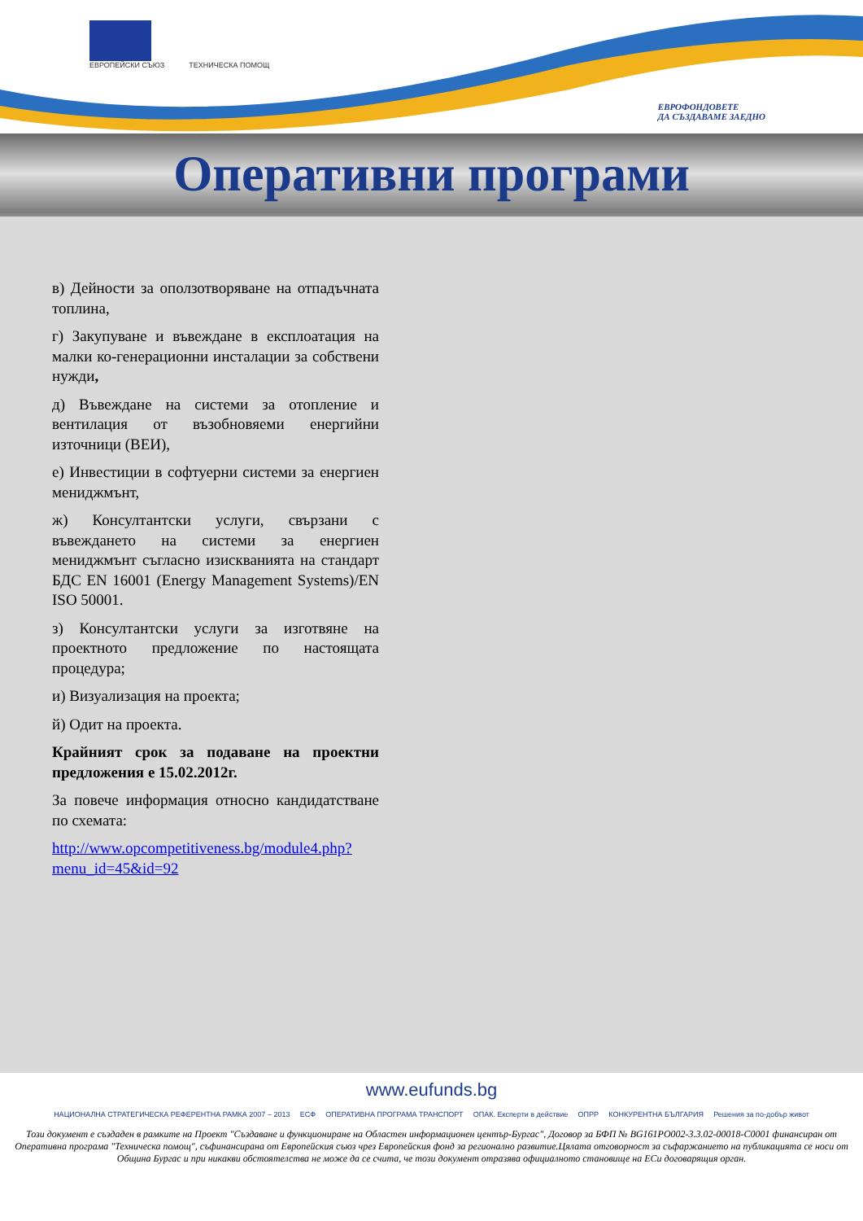ЕВРОПЕЙСКИ СЪЮЗ
ТЕХНИЧЕСКА ПОМОЩ
ЕВРОФОНДОВЕТЕ
ДА СЪЗДАВАМЕ ЗАЕДНО
Оперативни програми
в) Дейности за оползотворяване на отпадъчната топлина,
г) Закупуване и въвеждане в експлоатация на малки ко-генерационни инсталации за собствени нужди,
д) Въвеждане на системи за отопление и вентилация от възобновяеми енергийни източници (ВЕИ),
е) Инвестиции в софтуерни системи за енергиен мениджмънт,
ж) Консултантски услуги, свързани с въвеждането на системи за енергиен мениджмънт съгласно изискванията на стандарт БДС EN 16001 (Energy Management Systems)/EN ISO 50001.
з) Консултантски услуги за изготвяне на проектното предложение по настоящата процедура;
и) Визуализация на проекта;
й) Одит на проекта.
Крайният срок за подаване на проектни предложения е 15.02.2012г.
За повече информация относно кандидатстване по схемата:
http://www.opcompetitiveness.bg/module4.php?menu_id=45&id=92
www.eufunds.bg
НАЦИОНАЛНА СТРАТЕГИЧЕСКА РЕФЕРЕНТНА РАМКА 2007 – 2013 ЕСФ ОПЕРАТИВНА ПРОГРАМА ТРАНСПОРТ ОПАК. Експерти в действие ОПРР КОНКУРЕНТНА БЪЛГАРИЯ Решения за по-добър живот
Този документ е създаден в рамките на Проект "Създаване и функциониране на Областен информационен център-Бургас", Договор за БФП № BG161PO002-3.3.02-00018-C0001 финансиран от Оперативна програма "Техническа помощ", съфинансирана от Европейския съюз чрез Европейския фонд за регионално развитие.Цялата отговорност за съфаржанието на публикацията се носи от Община Бургас и при никакви обстоятелства не може да се счита, че този документ отразява официалното становище на ЕСи договарящия орган.